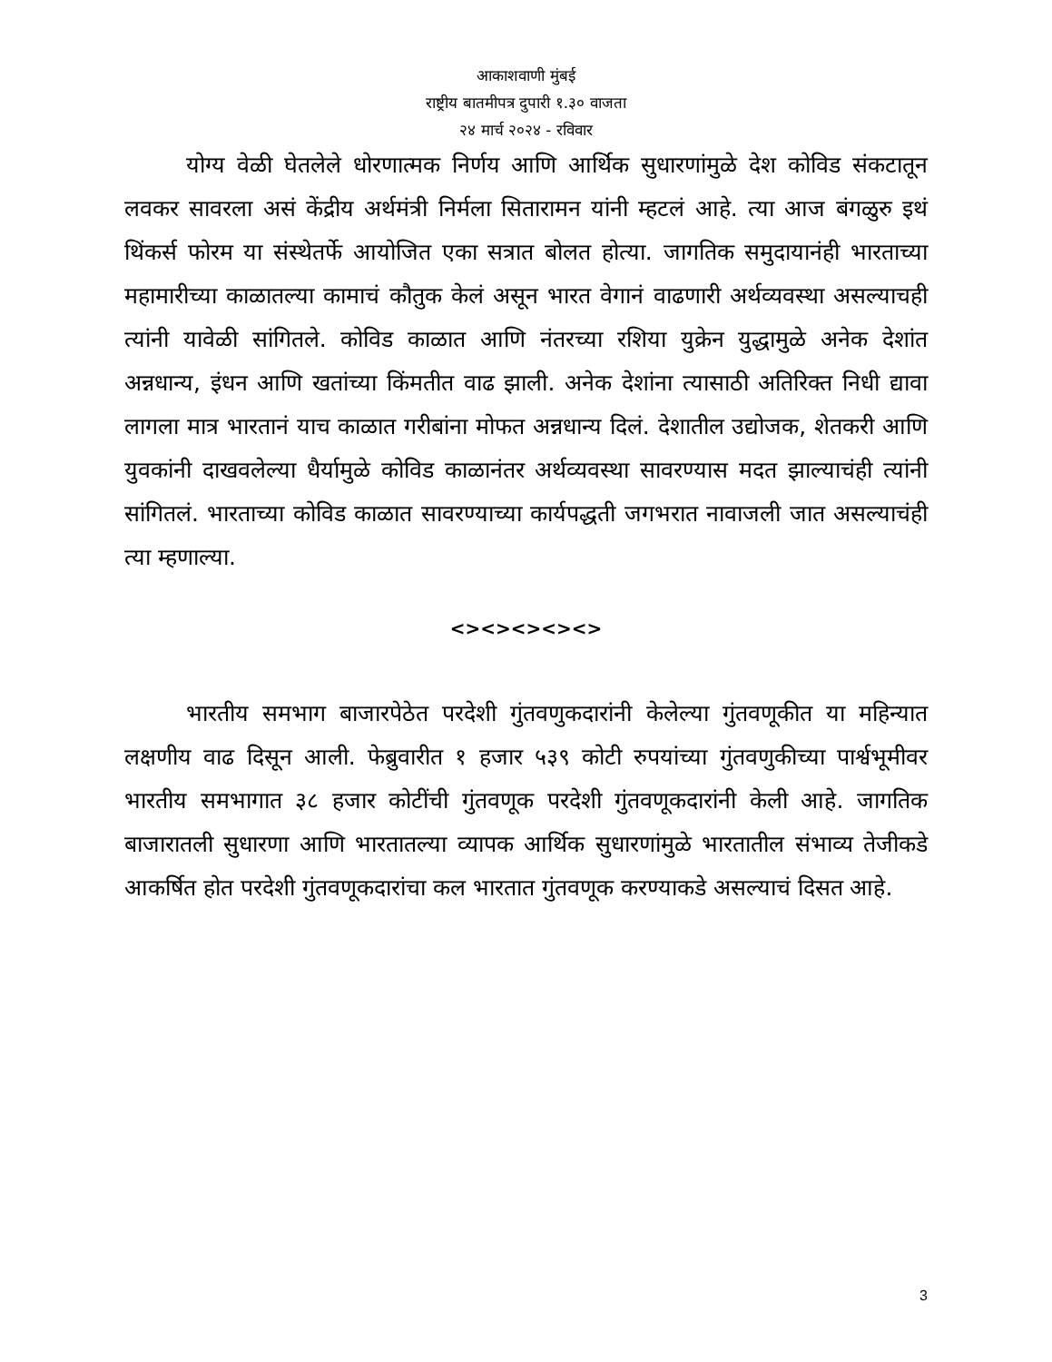आकाशवाणी मुंबई
राष्ट्रीय बातमीपत्र दुपारी १.३० वाजता
२४ मार्च २०२४ - रविवार
योग्य वेळी घेतलेले धोरणात्मक निर्णय आणि आर्थिक सुधारणांमुळे देश कोविड संकटातून लवकर सावरला असं केंद्रीय अर्थमंत्री निर्मला सितारामन यांनी म्हटलं आहे. त्या आज बंगळुरु इथं थिंकर्स फोरम या संस्थेतर्फे आयोजित एका सत्रात बोलत होत्या. जागतिक समुदायानंही भारताच्या महामारीच्या काळातल्या कामाचं कौतुक केलं असून भारत वेगानं वाढणारी अर्थव्यवस्था असल्याचही त्यांनी यावेळी सांगितले. कोविड काळात आणि नंतरच्या रशिया युक्रेन युद्धामुळे अनेक देशांत अन्नधान्य, इंधन आणि खतांच्या किंमतीत वाढ झाली. अनेक देशांना त्यासाठी अतिरिक्त निधी द्यावा लागला मात्र भारतानं याच काळात गरीबांना मोफत अन्नधान्य दिलं. देशातील उद्योजक, शेतकरी आणि युवकांनी दाखवलेल्या धैर्यामुळे कोविड काळानंतर अर्थव्यवस्था सावरण्यास मदत झाल्याचंही त्यांनी सांगितलं. भारताच्या कोविड काळात सावरण्याच्या कार्यपद्धती जगभरात नावाजली जात असल्याचंही त्या म्हणाल्या.
<><><><><>
भारतीय समभाग बाजारपेठेत परदेशी गुंतवणुकदारांनी केलेल्या गुंतवणूकीत या महिन्यात लक्षणीय वाढ दिसून आली. फेब्रुवारीत १ हजार ५३९ कोटी रुपयांच्या गुंतवणुकीच्या पार्श्वभूमीवर भारतीय समभागात ३८ हजार कोटींची गुंतवणूक परदेशी गुंतवणूकदारांनी केली आहे. जागतिक बाजारातली सुधारणा आणि भारतातल्या व्यापक आर्थिक सुधारणांमुळे भारतातील संभाव्य तेजीकडे आकर्षित होत परदेशी गुंतवणूकदारांचा कल भारतात गुंतवणूक करण्याकडे असल्याचं दिसत आहे.
3